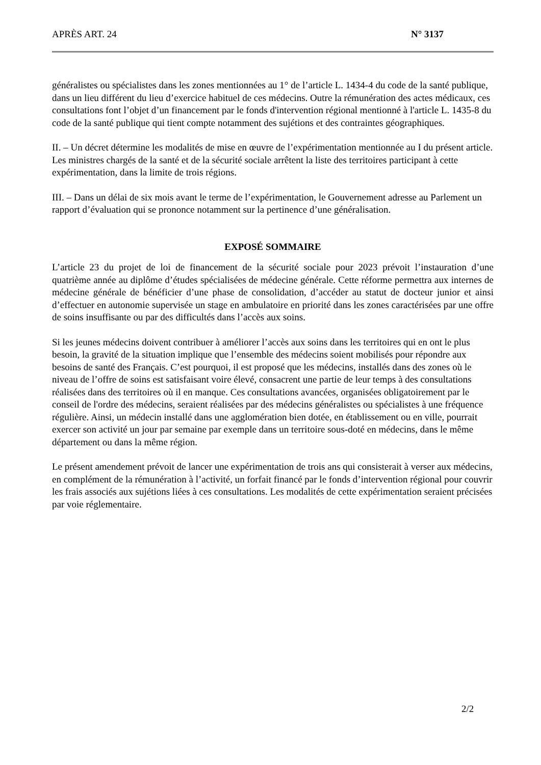APRÈS ART. 24 N° 3137
généralistes ou spécialistes dans les zones mentionnées au 1° de l’article L. 1434-4 du code de la santé publique, dans un lieu différent du lieu d’exercice habituel de ces médecins. Outre la rémunération des actes médicaux, ces consultations font l’objet d’un financement par le fonds d'intervention régional mentionné à l'article L. 1435-8 du code de la santé publique qui tient compte notamment des sujétions et des contraintes géographiques.
II. – Un décret détermine les modalités de mise en œuvre de l’expérimentation mentionnée au I du présent article. Les ministres chargés de la santé et de la sécurité sociale arrêtent la liste des territoires participant à cette expérimentation, dans la limite de trois régions.
III. – Dans un délai de six mois avant le terme de l’expérimentation, le Gouvernement adresse au Parlement un rapport d’évaluation qui se prononce notamment sur la pertinence d’une généralisation.
EXPOSÉ SOMMAIRE
L’article 23 du projet de loi de financement de la sécurité sociale pour 2023 prévoit l’instauration d’une quatrième année au diplôme d’études spécialisées de médecine générale. Cette réforme permettra aux internes de médecine générale de bénéficier d’une phase de consolidation, d’accéder au statut de docteur junior et ainsi d’effectuer en autonomie supervisée un stage en ambulatoire en priorité dans les zones caractérisées par une offre de soins insuffisante ou par des difficultés dans l’accès aux soins.
Si les jeunes médecins doivent contribuer à améliorer l’accès aux soins dans les territoires qui en ont le plus besoin, la gravité de la situation implique que l’ensemble des médecins soient mobilisés pour répondre aux besoins de santé des Français. C’est pourquoi, il est proposé que les médecins, installés dans des zones où le niveau de l’offre de soins est satisfaisant voire élevé, consacrent une partie de leur temps à des consultations réalisées dans des territoires où il en manque. Ces consultations avancées, organisées obligatoirement par le conseil de l'ordre des médecins, seraient réalisées par des médecins généralistes ou spécialistes à une fréquence régulière. Ainsi, un médecin installé dans une agglomération bien dotée, en établissement ou en ville, pourrait exercer son activité un jour par semaine par exemple dans un territoire sous-doté en médecins, dans le même département ou dans la même région.
Le présent amendement prévoit de lancer une expérimentation de trois ans qui consisterait à verser aux médecins, en complément de la rémunération à l’activité, un forfait financé par le fonds d’intervention régional pour couvrir les frais associés aux sujétions liées à ces consultations. Les modalités de cette expérimentation seraient précisées par voie réglementaire.
2/2